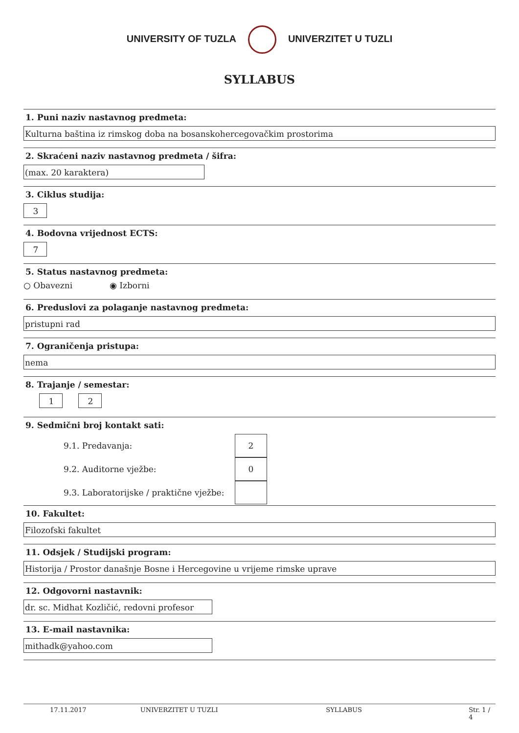UNIVERSITY OF TUZLA UNIVERZITET U TUZLI
SYLLABUS
1. Puni naziv nastavnog predmeta:
Kulturna baština iz rimskog doba na bosanskohercegovačkim prostorima
2. Skraćeni naziv nastavnog predmeta / šifra:
(max. 20 karaktera)
3. Ciklus studija:
3
4. Bodovna vrijednost ECTS:
7
5. Status nastavnog predmeta:
○ Obavezni ◉ Izborni
6. Preduslovi za polaganje nastavnog predmeta:
pristupni rad
7. Ograničenja pristupa:
nema
8. Trajanje / semestar:
1 2
9. Sedmični broj kontakt sati:
9.1. Predavanja:
2
9.2. Auditorne vježbe:
0
9.3. Laboratorijske / praktične vježbe:
10. Fakultet:
Filozofski fakultet
11. Odsjek / Studijski program:
Historija / Prostor današnje Bosne i Hercegovine u vrijeme rimske uprave
12. Odgovorni nastavnik:
dr. sc. Midhat Kozličić, redovni profesor
13. E-mail nastavnika:
mithadk@yahoo.com
17.11.2017 UNIVERZITET U TUZLI SYLLABUS Str. 1 / 4